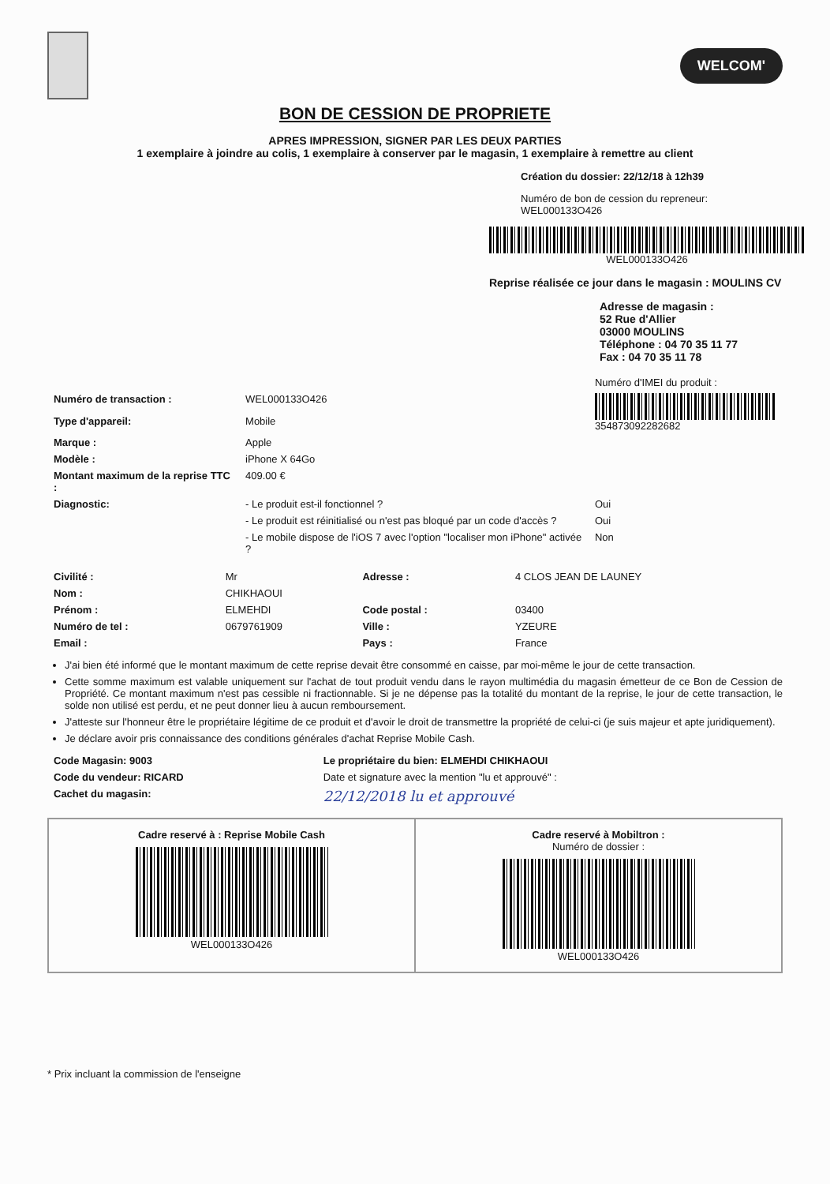WELCOM'
BON DE CESSION DE PROPRIETE
APRES IMPRESSION, SIGNER PAR LES DEUX PARTIES
1 exemplaire à joindre au colis, 1 exemplaire à conserver par le magasin, 1 exemplaire à remettre au client
Création du dossier: 22/12/18 à 12h39
Numéro de bon de cession du repreneur: WEL000133O426
WEL000133O426
Reprise réalisée ce jour dans le magasin : MOULINS CV
Adresse de magasin :
52 Rue d'Allier
03000 MOULINS
Téléphone : 04 70 35 11 77
Fax : 04 70 35 11 78
| | | Numéro d'IMEI du produit : |
| Numéro de transaction : | WEL000133O426 | 354873092282682 |
| Type d'appareil: | Mobile | |
| Marque : | Apple | |
| Modèle : | iPhone X 64Go | |
| Montant maximum de la reprise TTC : | 409.00 € | |
| Diagnostic: | - Le produit est-il fonctionnel ? | Oui |
| | - Le produit est réinitialisé ou n'est pas bloqué par un code d'accès ? | Oui |
| | - Le mobile dispose de l'iOS 7 avec l'option "localiser mon iPhone" activée ? | Non |
| Civilité : | Mr | Adresse : | 4 CLOS JEAN DE LAUNEY |
| Nom : | CHIKHAOUI | | |
| Prénom : | ELMEHDI | Code postal : | 03400 |
| Numéro de tel : | 0679761909 | Ville : | YZEURE |
| Email : | | Pays : | France |
J'ai bien été informé que le montant maximum de cette reprise devait être consommé en caisse, par moi-même le jour de cette transaction.
Cette somme maximum est valable uniquement sur l'achat de tout produit vendu dans le rayon multimédia du magasin émetteur de ce Bon de Cession de Propriété. Ce montant maximum n'est pas cessible ni fractionnable. Si je ne dépense pas la totalité du montant de la reprise, le jour de cette transaction, le solde non utilisé est perdu, et ne peut donner lieu à aucun remboursement.
J'atteste sur l'honneur être le propriétaire légitime de ce produit et d'avoir le droit de transmettre la propriété de celui-ci (je suis majeur et apte juridiquement).
Je déclare avoir pris connaissance des conditions générales d'achat Reprise Mobile Cash.
| Code Magasin: 9003 | Le propriétaire du bien: ELMEHDI CHIKHAOUI |
| Code du vendeur: RICARD | Date et signature avec la mention "lu et approuvé" : |
| Cachet du magasin: | 22/12/2018 lu et approuvé |
Cadre reservé à : Reprise Mobile Cash
WEL000133O426
Cadre reservé à Mobiltron :
Numéro de dossier :
WEL000133O426
* Prix incluant la commission de l'enseigne